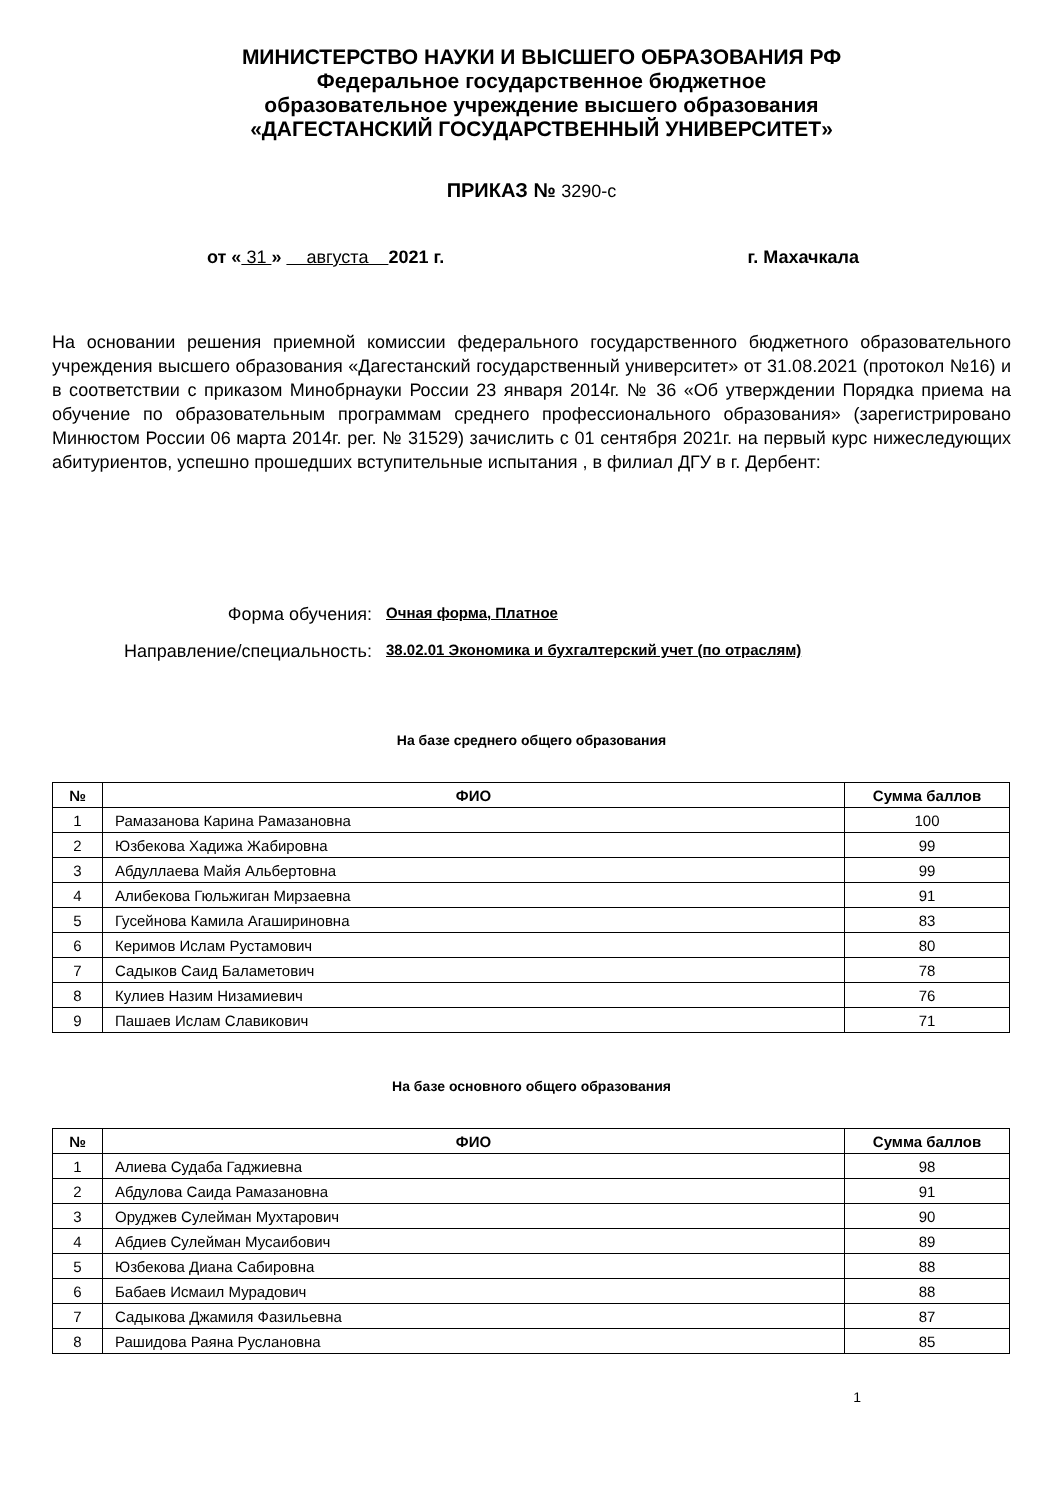МИНИСТЕРСТВО НАУКИ И ВЫСШЕГО ОБРАЗОВАНИЯ РФ
Федеральное государственное бюджетное
образовательное учреждение высшего образования
«ДАГЕСТАНСКИЙ ГОСУДАРСТВЕННЫЙ УНИВЕРСИТЕТ»
ПРИКАЗ № 3290-с
от « 31 » августа 2021 г.
г. Махачкала
На основании решения приемной комиссии федерального государственного бюджетного образовательного учреждения высшего образования «Дагестанский государственный университет» от 31.08.2021 (протокол №16) и в соответствии с приказом Минобрнауки России 23 января 2014г. № 36 «Об утверждении Порядка приема на обучение по образовательным программам среднего профессионального образования» (зарегистрировано Минюстом России 06 марта 2014г. рег. № 31529) зачислить с 01 сентября 2021г. на первый курс нижеследующих абитуриентов, успешно прошедших вступительные испытания , в филиал ДГУ в г. Дербент:
Форма обучения: Очная форма, Платное
Направление/специальность: 38.02.01 Экономика и бухгалтерский учет (по отраслям)
На базе среднего общего образования
| № | ФИО | Сумма баллов |
| --- | --- | --- |
| 1 | Рамазанова Карина Рамазановна | 100 |
| 2 | Юзбекова Хадижа Жабировна | 99 |
| 3 | Абдуллаева Майя Альбертовна | 99 |
| 4 | Алибекова Гюльжиган Мирзаевна | 91 |
| 5 | Гусейнова Камила Агашириновна | 83 |
| 6 | Керимов Ислам Рустамович | 80 |
| 7 | Садыков Саид Баламетович | 78 |
| 8 | Кулиев Назим Низамиевич | 76 |
| 9 | Пашаев Ислам Славикович | 71 |
На базе основного общего образования
| № | ФИО | Сумма баллов |
| --- | --- | --- |
| 1 | Алиева Судаба Гаджиевна | 98 |
| 2 | Абдулова Саида Рамазановна | 91 |
| 3 | Оруджев Сулейман Мухтарович | 90 |
| 4 | Абдиев Сулейман Мусаибович | 89 |
| 5 | Юзбекова Диана Сабировна | 88 |
| 6 | Бабаев Исмаил Мурадович | 88 |
| 7 | Садыкова Джамиля Фазильевна | 87 |
| 8 | Рашидова Раяна Руслановна | 85 |
1